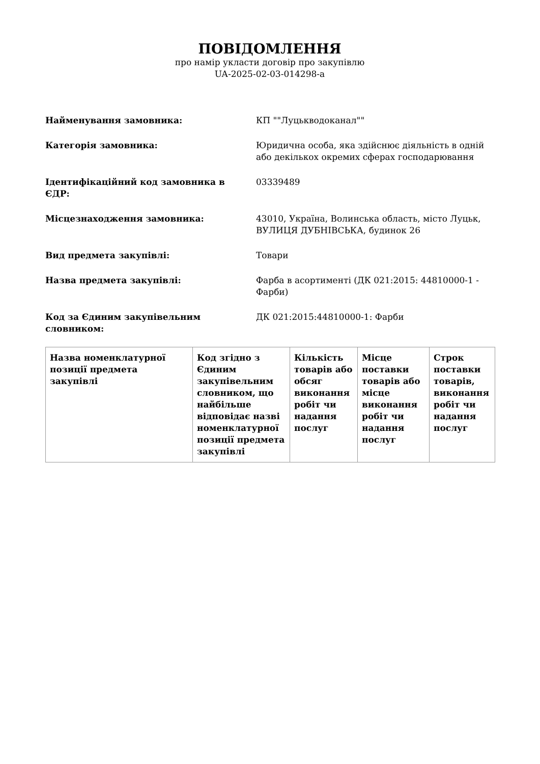ПОВІДОМЛЕННЯ
про намір укласти договір про закупівлю
UA-2025-02-03-014298-a
Найменування замовника: КП ""Луцькводоканал""
Категорія замовника: Юридична особа, яка здійснює діяльність в одній або декількох окремих сферах господарювання
Ідентифікаційний код замовника в ЄДР: 03339489
Місцезнаходження замовника: 43010, Україна, Волинська область, місто Луцьк, ВУЛИЦЯ ДУБНІВСЬКА, будинок 26
Вид предмета закупівлі: Товари
Назва предмета закупівлі: Фарба в асортименті (ДК 021:2015: 44810000-1 - Фарби)
Код за Єдиним закупівельним словником: ДК 021:2015:44810000-1: Фарби
| Назва номенклатурної позиції предмета закупівлі | Код згідно з Єдиним закупівельним словником, що найбільше відповідає назві номенклатурної позиції предмета закупівлі | Кількість товарів або обсяг виконання робіт чи надання послуг | Місце поставки товарів або місце виконання робіт чи надання послуг | Строк поставки товарів, виконання робіт чи надання послуг |
| --- | --- | --- | --- | --- |